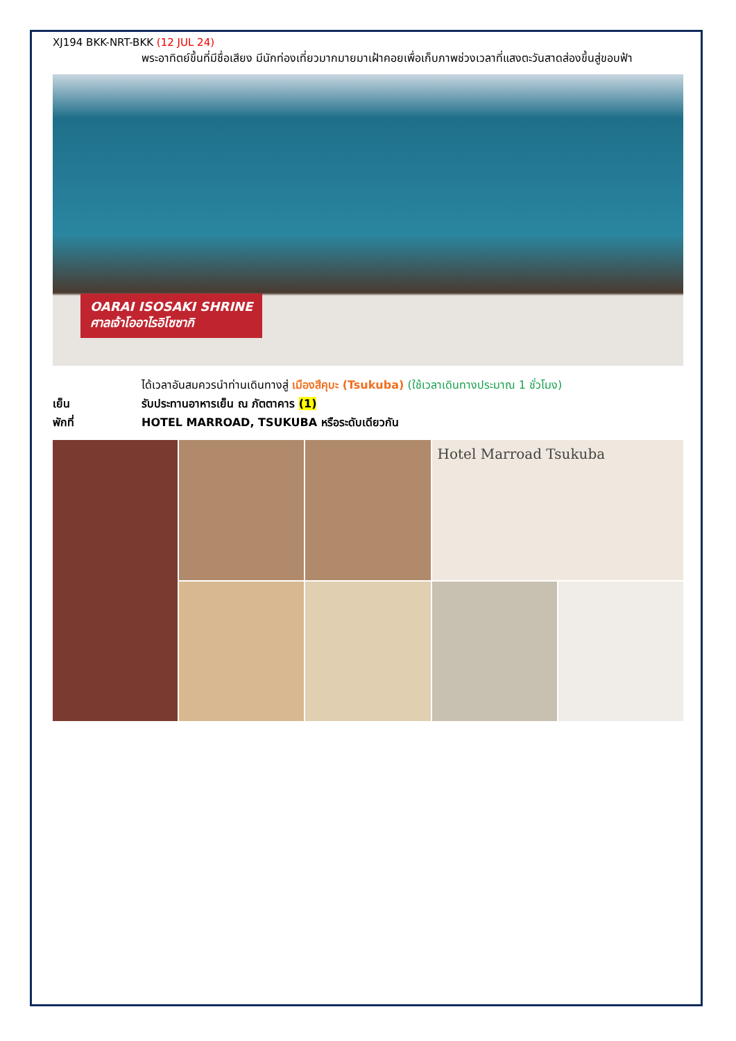XJ194 BKK-NRT-BKK (12 JUL 24)
พระอาทิตย์ขึ้นที่มีชื่อเสียง มีนักท่องเที่ยวมากมายมาเฝ้าคอยเพื่อเก็บภาพช่วงเวลาที่แสงตะวันสาดส่องขึ้นสู่ขอบฟ้า
OARAI ISOSAKI SHRINE
ศาลเจ้าโออาไรอิโซซากิ
ได้เวลาอันสมควรนำท่านเดินทางสู่ เมืองสึคุบะ (Tsukuba) (ใช้เวลาเดินทางประมาณ 1 ชั่วโมง)
เย็น รับประทานอาหารเย็น ณ ภัตตาคาร (1)
พักที่ HOTEL MARROAD, TSUKUBA หรือระดับเดียวกัน
Hotel Marroad Tsukuba